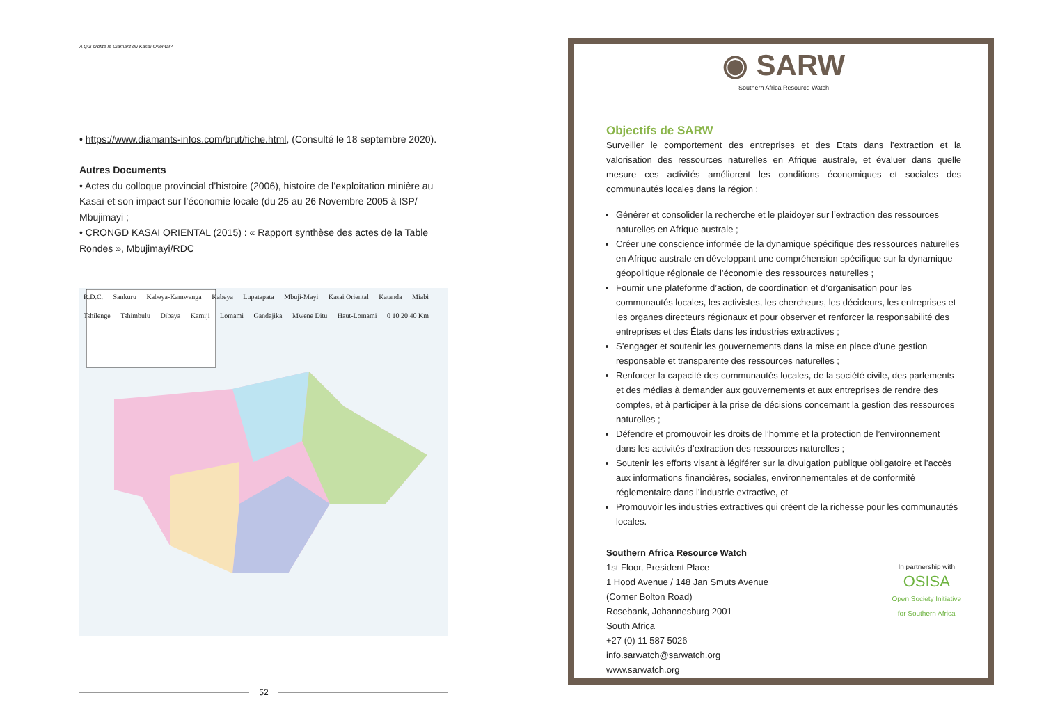A Qui profite le Diamant du Kasaï Oriental?
• https://www.diamants-infos.com/brut/fiche.html, (Consulté le 18 septembre 2020).
Autres Documents
• Actes du colloque provincial d’histoire (2006), histoire de l’exploitation minière au Kasaï et son impact sur l’économie locale (du 25 au 26 Novembre 2005 à ISP/ Mbujimayi ;
• CRONGD KASAI ORIENTAL (2015) : « Rapport synthèse des actes de la Table Rondes », Mbujimayi/RDC
R.D.C. Sankuru Kabeya-Kamwanga Kabeya Lupatapata Mbuji-Mayi Kasai Oriental Katanda Miabi Tshilenge Tshimbulu Dibaya Kamiji Lomami Gandajika Mwene Ditu Haut-Lomami 0 10 20 40 Km
52
◉ SARW
Southern Africa Resource Watch
Objectifs de SARW
Surveiller le comportement des entreprises et des Etats dans l’extraction et la valorisation des ressources naturelles en Afrique australe, et évaluer dans quelle mesure ces activités améliorent les conditions économiques et sociales des communautés locales dans la région ;
Générer et consolider la recherche et le plaidoyer sur l’extraction des ressources naturelles en Afrique australe ;
Créer une conscience informée de la dynamique spécifique des ressources naturelles en Afrique australe en développant une compréhension spécifique sur la dynamique géopolitique régionale de l’économie des ressources naturelles ;
Fournir une plateforme d’action, de coordination et d’organisation pour les communautés locales, les activistes, les chercheurs, les décideurs, les entreprises et les organes directeurs régionaux et pour observer et renforcer la responsabilité des entreprises et des États dans les industries extractives ;
S’engager et soutenir les gouvernements dans la mise en place d’une gestion responsable et transparente des ressources naturelles ;
Renforcer la capacité des communautés locales, de la société civile, des parlements et des médias à demander aux gouvernements et aux entreprises de rendre des comptes, et à participer à la prise de décisions concernant la gestion des ressources naturelles ;
Défendre et promouvoir les droits de l’homme et la protection de l’environnement dans les activités d’extraction des ressources naturelles ;
Soutenir les efforts visant à légiférer sur la divulgation publique obligatoire et l’accès aux informations financières, sociales, environnementales et de conformité réglementaire dans l’industrie extractive, et
Promouvoir les industries extractives qui créent de la richesse pour les communautés locales.
Southern Africa Resource Watch
1st Floor, President Place
1 Hood Avenue / 148 Jan Smuts Avenue
(Corner Bolton Road)
Rosebank, Johannesburg 2001
South Africa
+27 (0) 11 587 5026
info.sarwatch@sarwatch.org
www.sarwatch.org
In partnership with
OSISA
Open Society Initiative
for Southern Africa